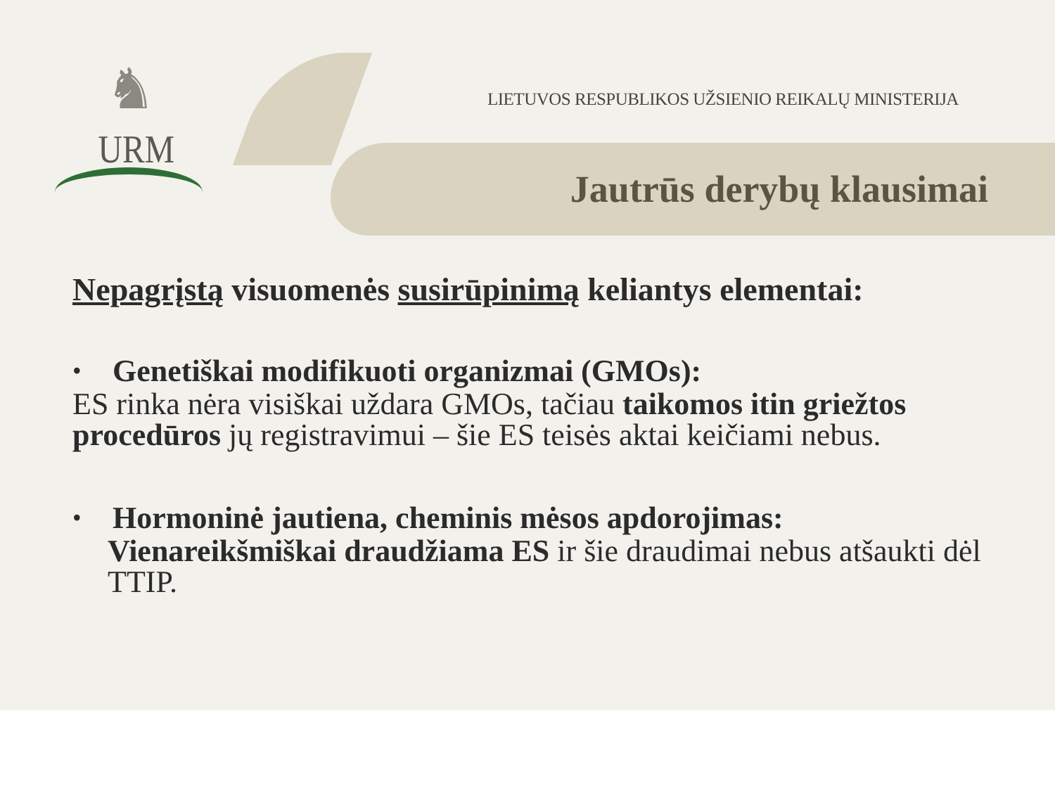♞
URM
LIETUVOS RESPUBLIKOS UŽSIENIO REIKALŲ MINISTERIJA
Jautrūs derybų klausimai
Nepagrįstą visuomenės susirūpinimą keliantys elementai:
• Genetiškai modifikuoti organizmai (GMOs):
ES rinka nėra visiškai uždara GMOs, tačiau taikomos itin griežtos procedūros jų registravimui – šie ES teisės aktai keičiami nebus.
• Hormoninė jautiena, cheminis mėsos apdorojimas:
Vienareikšmiškai draudžiama ES ir šie draudimai nebus atšaukti dėl TTIP.